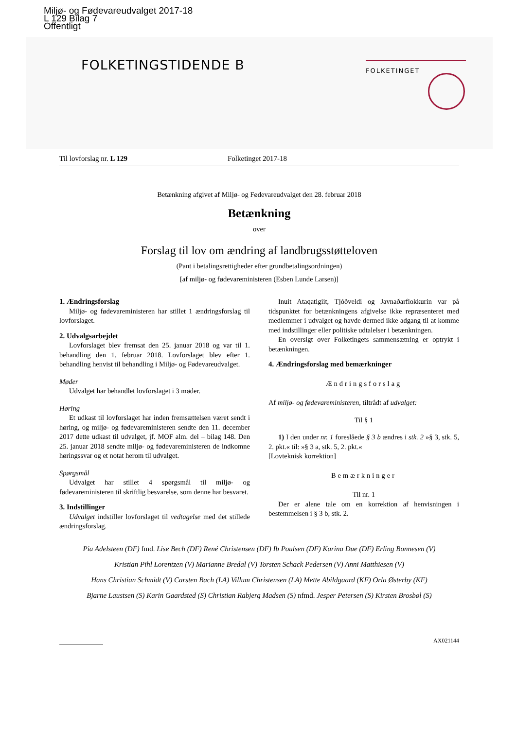Miljø- og Fødevareudvalget 2017-18
L 129 Bilag 7
Offentligt
FOLKETINGSTIDENDE B FOLKETINGET
Til lovforslag nr. L 129 Folketinget 2017-18
Betænkning afgivet af Miljø- og Fødevareudvalget den 28. februar 2018
Betænkning
over
Forslag til lov om ændring af landbrugsstøtteloven
(Pant i betalingsrettigheder efter grundbetalingsordningen)
[af miljø- og fødevareministeren (Esben Lunde Larsen)]
1. Ændringsforslag
Miljø- og fødevareministeren har stillet 1 ændringsforslag til lovforslaget.
2. Udvalgsarbejdet
Lovforslaget blev fremsat den 25. januar 2018 og var til 1. behandling den 1. februar 2018. Lovforslaget blev efter 1. behandling henvist til behandling i Miljø- og Fødevareudvalget.
Møder
Udvalget har behandlet lovforslaget i 3 møder.
Høring
Et udkast til lovforslaget har inden fremsættelsen været sendt i høring, og miljø- og fødevareministeren sendte den 11. december 2017 dette udkast til udvalget, jf. MOF alm. del – bilag 148. Den 25. januar 2018 sendte miljø- og fødevareministeren de indkomne høringssvar og et notat herom til udvalget.
Spørgsmål
Udvalget har stillet 4 spørgsmål til miljø- og fødevareministeren til skriftlig besvarelse, som denne har besvaret.
3. Indstillinger
Udvalget indstiller lovforslaget til vedtagelse med det stillede ændringsforslag.
Inuit Ataqatigiit, Tjóðveldi og Javnaðarflokkurin var på tidspunktet for betænkningens afgivelse ikke repræsenteret med medlemmer i udvalget og havde dermed ikke adgang til at komme med indstillinger eller politiske udtalelser i betænkningen.
En oversigt over Folketingets sammensætning er optrykt i betænkningen.
4. Ændringsforslag med bemærkninger
Ændringsforslag
Af miljø- og fødevareministeren, tiltrådt af udvalget:
Til § 1
1) I den under nr. 1 foreslåede § 3 b ændres i stk. 2 »§ 3, stk. 5, 2. pkt.« til: »§ 3 a, stk. 5, 2. pkt.«
[Lovteknisk korrektion]
Bemærkninger
Til nr. 1
Der er alene tale om en korrektion af henvisningen i bestemmelsen i § 3 b, stk. 2.
Pia Adelsteen (DF) fmd. Lise Bech (DF) René Christensen (DF) Ib Poulsen (DF) Karina Due (DF) Erling Bonnesen (V)
Kristian Pihl Lorentzen (V) Marianne Bredal (V) Torsten Schack Pedersen (V) Anni Matthiesen (V)
Hans Christian Schmidt (V) Carsten Bach (LA) Villum Christensen (LA) Mette Abildgaard (KF) Orla Østerby (KF)
Bjarne Laustsen (S) Karin Gaardsted (S) Christian Rabjerg Madsen (S) nfmd. Jesper Petersen (S) Kirsten Brosbøl (S)
AX021144